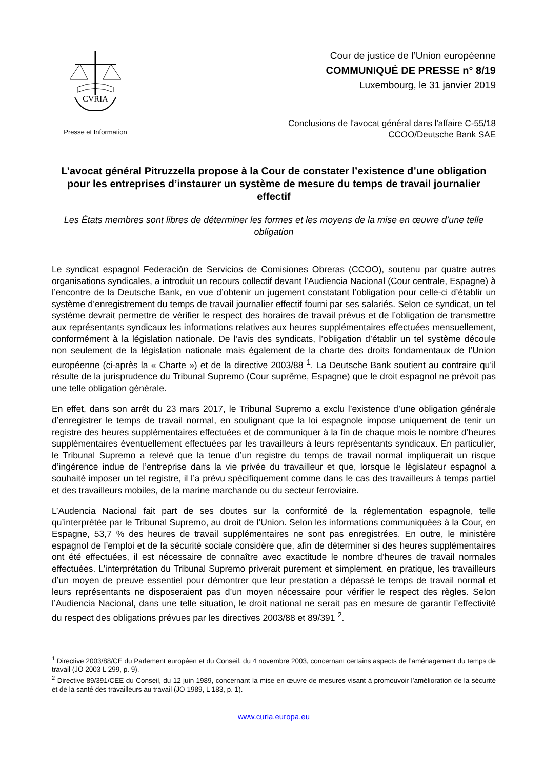CVRIA
Presse et Information
Cour de justice de l’Union européenne
COMMUNIQUÉ DE PRESSE n° 8/19
Luxembourg, le 31 janvier 2019
Conclusions de l'avocat général dans l'affaire C-55/18
CCOO/Deutsche Bank SAE
L’avocat général Pitruzzella propose à la Cour de constater l’existence d’une obligation pour les entreprises d’instaurer un système de mesure du temps de travail journalier effectif
Les États membres sont libres de déterminer les formes et les moyens de la mise en œuvre d’une telle obligation
Le syndicat espagnol Federación de Servicios de Comisiones Obreras (CCOO), soutenu par quatre autres organisations syndicales, a introduit un recours collectif devant l’Audiencia Nacional (Cour centrale, Espagne) à l’encontre de la Deutsche Bank, en vue d’obtenir un jugement constatant l’obligation pour celle-ci d’établir un système d’enregistrement du temps de travail journalier effectif fourni par ses salariés. Selon ce syndicat, un tel système devrait permettre de vérifier le respect des horaires de travail prévus et de l’obligation de transmettre aux représentants syndicaux les informations relatives aux heures supplémentaires effectuées mensuellement, conformément à la législation nationale. De l’avis des syndicats, l’obligation d’établir un tel système découle non seulement de la législation nationale mais également de la charte des droits fondamentaux de l’Union européenne (ci-après la « Charte ») et de la directive 2003/88 <sup>1</sup>. La Deutsche Bank soutient au contraire qu’il résulte de la jurisprudence du Tribunal Supremo (Cour suprême, Espagne) que le droit espagnol ne prévoit pas une telle obligation générale.
En effet, dans son arrêt du 23 mars 2017, le Tribunal Supremo a exclu l’existence d’une obligation générale d’enregistrer le temps de travail normal, en soulignant que la loi espagnole impose uniquement de tenir un registre des heures supplémentaires effectuées et de communiquer à la fin de chaque mois le nombre d’heures supplémentaires éventuellement effectuées par les travailleurs à leurs représentants syndicaux. En particulier, le Tribunal Supremo a relevé que la tenue d’un registre du temps de travail normal impliquerait un risque d’ingérence indue de l’entreprise dans la vie privée du travailleur et que, lorsque le législateur espagnol a souhaité imposer un tel registre, il l’a prévu spécifiquement comme dans le cas des travailleurs à temps partiel et des travailleurs mobiles, de la marine marchande ou du secteur ferroviaire.
L’Audencia Nacional fait part de ses doutes sur la conformité de la réglementation espagnole, telle qu’interprétée par le Tribunal Supremo, au droit de l’Union. Selon les informations communiquées à la Cour, en Espagne, 53,7 % des heures de travail supplémentaires ne sont pas enregistrées. En outre, le ministère espagnol de l’emploi et de la sécurité sociale considère que, afin de déterminer si des heures supplémentaires ont été effectuées, il est nécessaire de connaître avec exactitude le nombre d’heures de travail normales effectuées. L’interprétation du Tribunal Supremo priverait purement et simplement, en pratique, les travailleurs d’un moyen de preuve essentiel pour démontrer que leur prestation a dépassé le temps de travail normal et leurs représentants ne disposeraient pas d’un moyen nécessaire pour vérifier le respect des règles. Selon l’Audiencia Nacional, dans une telle situation, le droit national ne serait pas en mesure de garantir l’effectivité du respect des obligations prévues par les directives 2003/88 et 89/391 <sup>2</sup>.
<sup>1</sup> Directive 2003/88/CE du Parlement européen et du Conseil, du 4 novembre 2003, concernant certains aspects de l’aménagement du temps de travail (JO 2003 L 299, p. 9).
<sup>2</sup> Directive 89/391/CEE du Conseil, du 12 juin 1989, concernant la mise en œuvre de mesures visant à promouvoir l’amélioration de la sécurité et de la santé des travailleurs au travail (JO 1989, L 183, p. 1).
www.curia.europa.eu